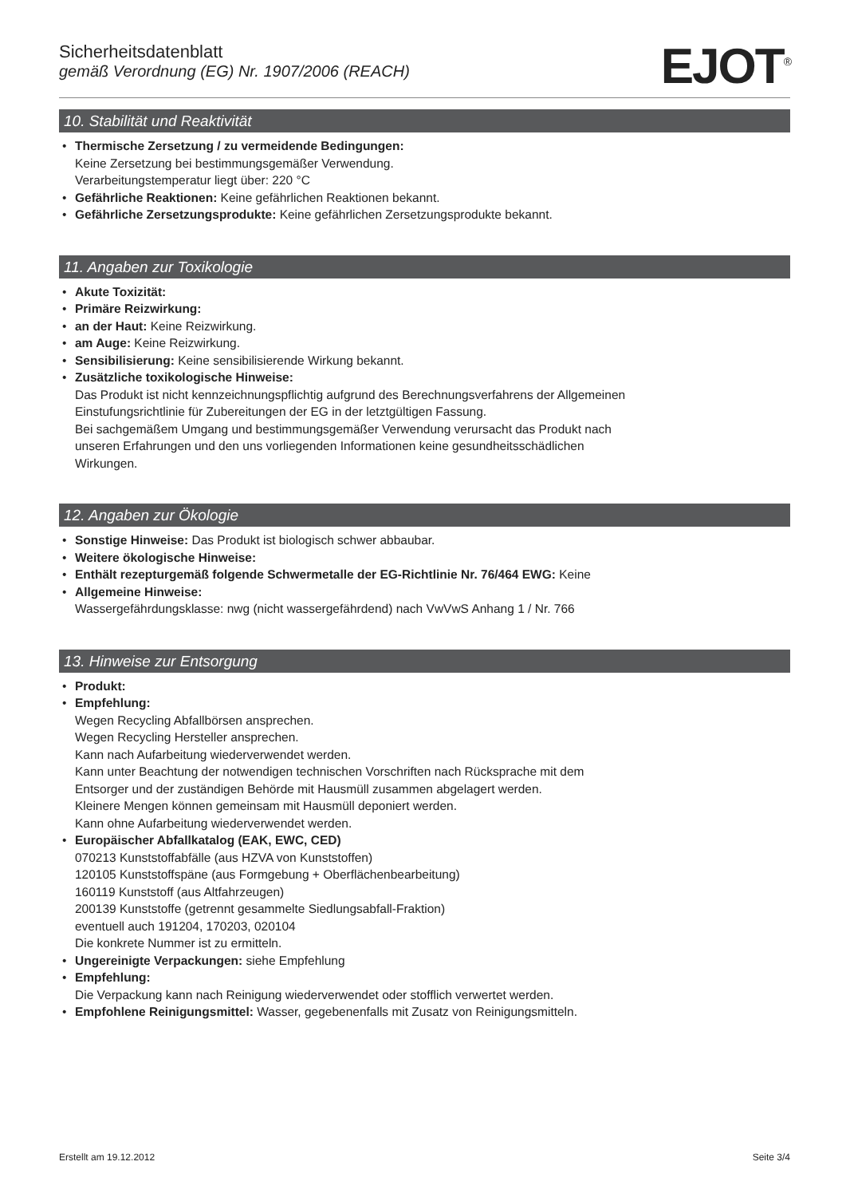Sicherheitsdatenblatt
gemäß Verordnung (EG) Nr. 1907/2006 (REACH)
EJOT<sup>®</sup>
10. Stabilität und Reaktivität
Thermische Zersetzung / zu vermeidende Bedingungen:
Keine Zersetzung bei bestimmungsgemäßer Verwendung.
Verarbeitungstemperatur liegt über: 220 °C
Gefährliche Reaktionen: Keine gefährlichen Reaktionen bekannt.
Gefährliche Zersetzungsprodukte: Keine gefährlichen Zersetzungsprodukte bekannt.
11. Angaben zur Toxikologie
Akute Toxizität:
Primäre Reizwirkung:
an der Haut: Keine Reizwirkung.
am Auge: Keine Reizwirkung.
Sensibilisierung: Keine sensibilisierende Wirkung bekannt.
Zusätzliche toxikologische Hinweise:
Das Produkt ist nicht kennzeichnungspflichtig aufgrund des Berechnungsverfahrens der Allgemeinen
Einstufungsrichtlinie für Zubereitungen der EG in der letztgültigen Fassung.
Bei sachgemäßem Umgang und bestimmungsgemäßer Verwendung verursacht das Produkt nach
unseren Erfahrungen und den uns vorliegenden Informationen keine gesundheitsschädlichen
Wirkungen.
12. Angaben zur Ökologie
Sonstige Hinweise: Das Produkt ist biologisch schwer abbaubar.
Weitere ökologische Hinweise:
Enthält rezepturgemäß folgende Schwermetalle der EG-Richtlinie Nr. 76/464 EWG: Keine
Allgemeine Hinweise:
Wassergefährdungsklasse: nwg (nicht wassergefährdend) nach VwVwS Anhang 1 / Nr. 766
13. Hinweise zur Entsorgung
Produkt:
Empfehlung:
Wegen Recycling Abfallbörsen ansprechen.
Wegen Recycling Hersteller ansprechen.
Kann nach Aufarbeitung wiederverwendet werden.
Kann unter Beachtung der notwendigen technischen Vorschriften nach Rücksprache mit dem
Entsorger und der zuständigen Behörde mit Hausmüll zusammen abgelagert werden.
Kleinere Mengen können gemeinsam mit Hausmüll deponiert werden.
Kann ohne Aufarbeitung wiederverwendet werden.
Europäischer Abfallkatalog (EAK, EWC, CED)
070213 Kunststoffabfälle (aus HZVA von Kunststoffen)
120105 Kunststoffspäne (aus Formgebung + Oberflächenbearbeitung)
160119 Kunststoff (aus Altfahrzeugen)
200139 Kunststoffe (getrennt gesammelte Siedlungsabfall-Fraktion)
eventuell auch 191204, 170203, 020104
Die konkrete Nummer ist zu ermitteln.
Ungereinigte Verpackungen: siehe Empfehlung
Empfehlung:
Die Verpackung kann nach Reinigung wiederverwendet oder stofflich verwertet werden.
Empfohlene Reinigungsmittel: Wasser, gegebenenfalls mit Zusatz von Reinigungsmitteln.
Erstellt am 19.12.2012 Seite 3/4